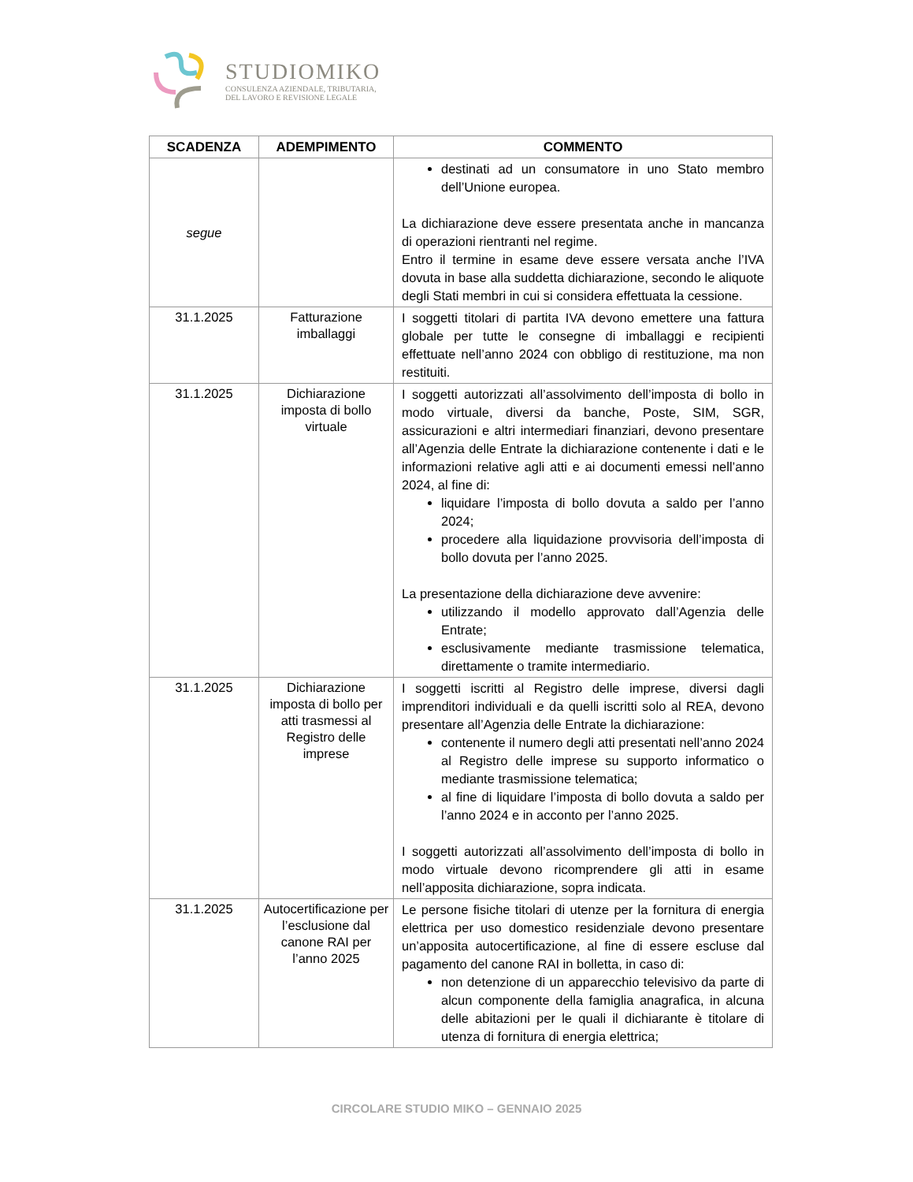STUDIOMIKO
CONSULENZA AZIENDALE, TRIBUTARIA,
DEL LAVORO E REVISIONE LEGALE
| SCADENZA | ADEMPIMENTO | COMMENTO |
| --- | --- | --- |
| segue | | destinati ad un consumatore in uno Stato membro dell’Unione europea. La dichiarazione deve essere presentata anche in mancanza di operazioni rientranti nel regime. Entro il termine in esame deve essere versata anche l’IVA dovuta in base alla suddetta dichiarazione, secondo le aliquote degli Stati membri in cui si considera effettuata la cessione. |
| 31.1.2025 | Fatturazione imballaggi | I soggetti titolari di partita IVA devono emettere una fattura globale per tutte le consegne di imballaggi e recipienti effettuate nell’anno 2024 con obbligo di restituzione, ma non restituiti. |
| 31.1.2025 | Dichiarazione imposta di bollo virtuale | I soggetti autorizzati all’assolvimento dell’imposta di bollo in modo virtuale, diversi da banche, Poste, SIM, SGR, assicurazioni e altri intermediari finanziari, devono presentare all’Agenzia delle Entrate la dichiarazione contenente i dati e le informazioni relative agli atti e ai documenti emessi nell’anno 2024, al fine di: liquidare l’imposta di bollo dovuta a saldo per l’anno 2024; procedere alla liquidazione provvisoria dell’imposta di bollo dovuta per l’anno 2025. La presentazione della dichiarazione deve avvenire: utilizzando il modello approvato dall’Agenzia delle Entrate; esclusivamente mediante trasmissione telematica, direttamente o tramite intermediario. |
| 31.1.2025 | Dichiarazione imposta di bollo per atti trasmessi al Registro delle imprese | I soggetti iscritti al Registro delle imprese, diversi dagli imprenditori individuali e da quelli iscritti solo al REA, devono presentare all’Agenzia delle Entrate la dichiarazione: contenente il numero degli atti presentati nell’anno 2024 al Registro delle imprese su supporto informatico o mediante trasmissione telematica; al fine di liquidare l’imposta di bollo dovuta a saldo per l’anno 2024 e in acconto per l’anno 2025. I soggetti autorizzati all’assolvimento dell’imposta di bollo in modo virtuale devono ricomprendere gli atti in esame nell’apposita dichiarazione, sopra indicata. |
| 31.1.2025 | Autocertificazione per l’esclusione dal canone RAI per l’anno 2025 | Le persone fisiche titolari di utenze per la fornitura di energia elettrica per uso domestico residenziale devono presentare un’apposita autocertificazione, al fine di essere escluse dal pagamento del canone RAI in bolletta, in caso di: non detenzione di un apparecchio televisivo da parte di alcun componente della famiglia anagrafica, in alcuna delle abitazioni per le quali il dichiarante è titolare di utenza di fornitura di energia elettrica; |
CIRCOLARE STUDIO MIKO – GENNAIO 2025